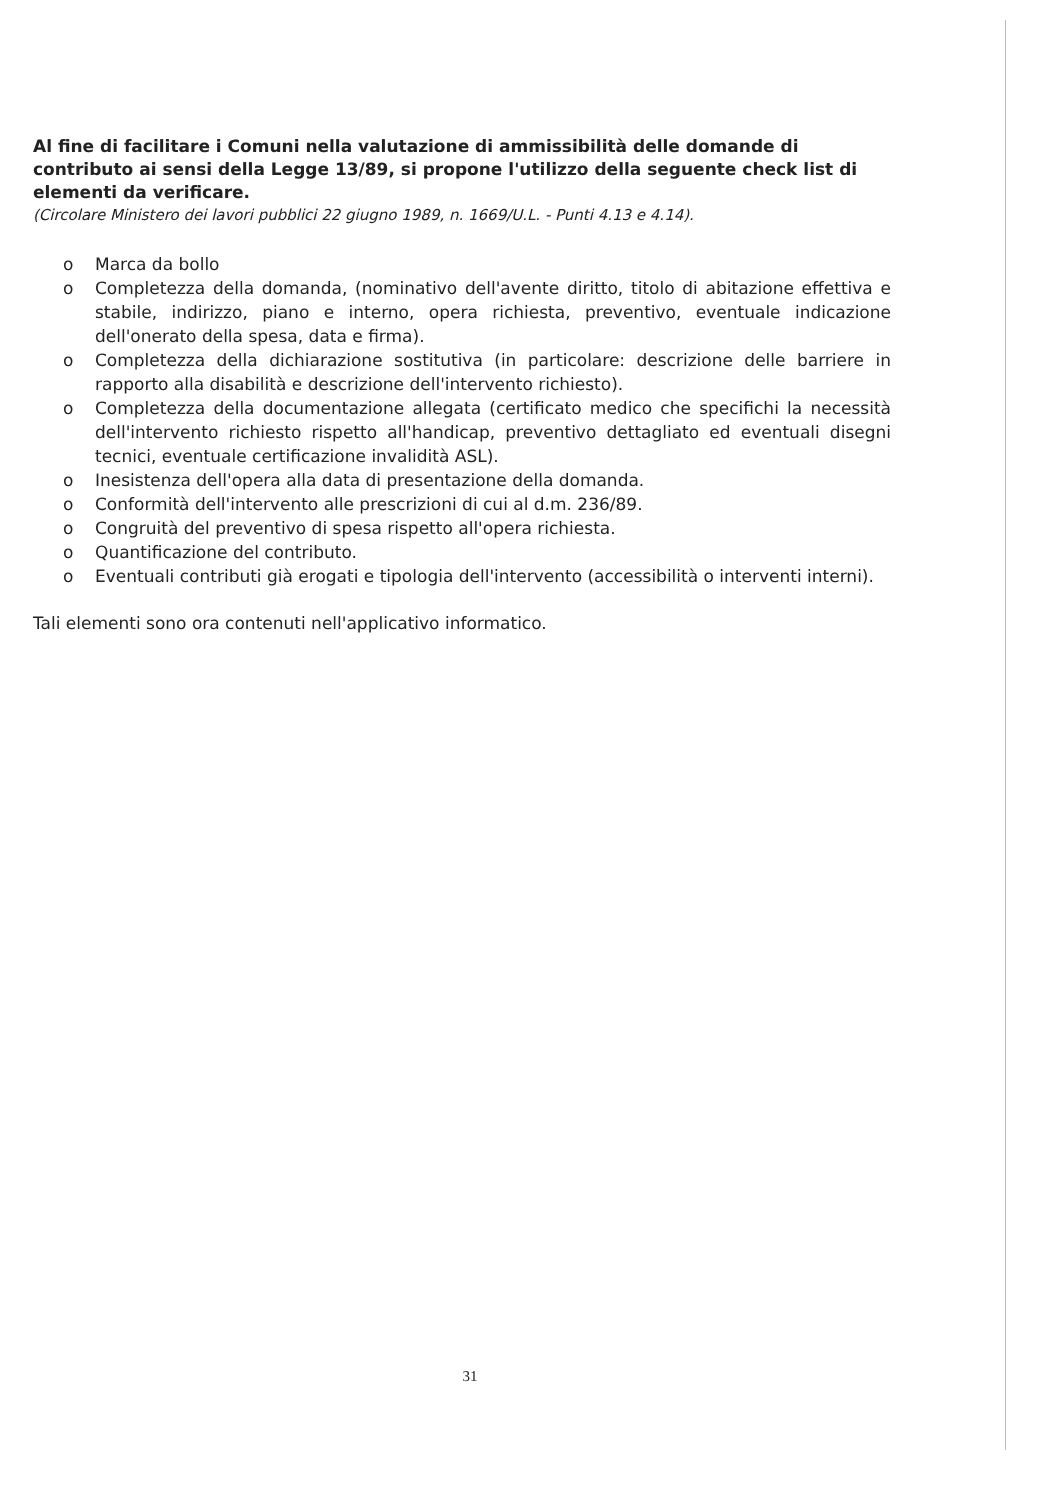Al fine di facilitare i Comuni nella valutazione di ammissibilità delle domande di contributo ai sensi della Legge 13/89, si propone l'utilizzo della seguente check list di elementi da verificare.
(Circolare Ministero dei lavori pubblici 22 giugno 1989, n. 1669/U.L. - Punti 4.13 e 4.14).
o Marca da bollo
o Completezza della domanda, (nominativo dell'avente diritto, titolo di abitazione effettiva e stabile, indirizzo, piano e interno, opera richiesta, preventivo, eventuale indicazione dell'onerato della spesa, data e firma).
o Completezza della dichiarazione sostitutiva (in particolare: descrizione delle barriere in rapporto alla disabilità e descrizione dell'intervento richiesto).
o Completezza della documentazione allegata (certificato medico che specifichi la necessità dell'intervento richiesto rispetto all'handicap, preventivo dettagliato ed eventuali disegni tecnici, eventuale certificazione invalidità ASL).
o Inesistenza dell'opera alla data di presentazione della domanda.
o Conformità dell'intervento alle prescrizioni di cui al d.m. 236/89.
o Congruità del preventivo di spesa rispetto all'opera richiesta.
o Quantificazione del contributo.
o Eventuali contributi già erogati e tipologia dell'intervento (accessibilità o interventi interni).
Tali elementi sono ora contenuti nell'applicativo informatico.
31